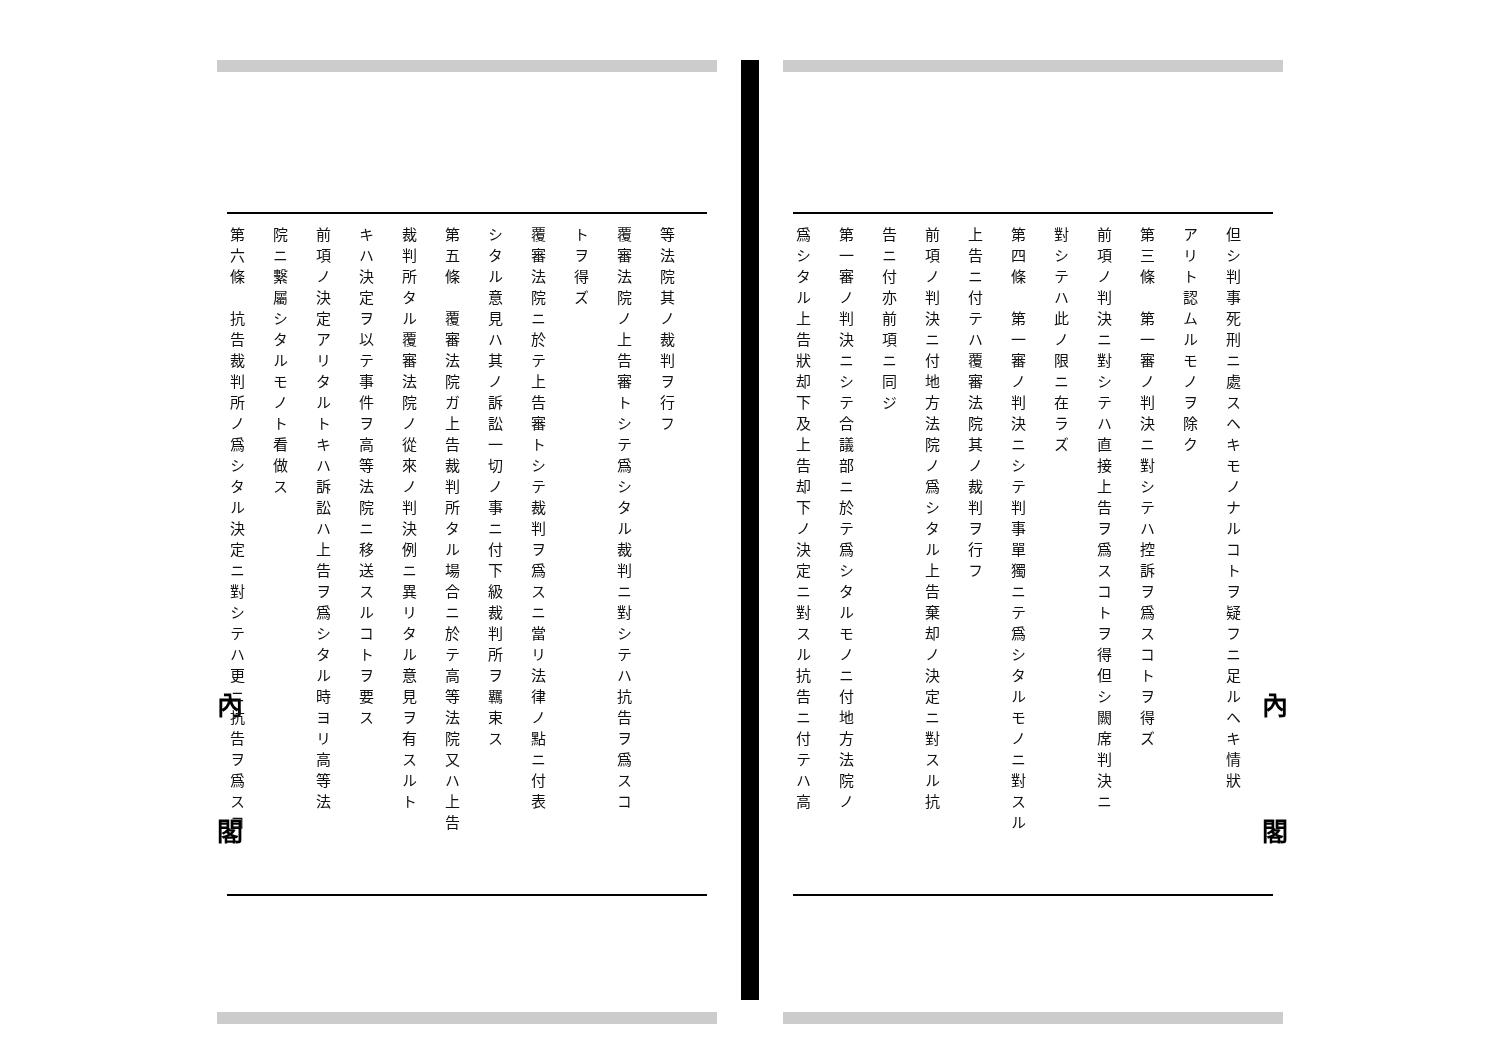內閣
但シ判事死刑ニ處スヘキモノナルコトヲ疑フニ足ルヘキ情狀
アリト認ムルモノヲ除ク
第三條　第一審ノ判決ニ對シテハ控訴ヲ爲スコトヲ得ズ
前項ノ判決ニ對シテハ直接上告ヲ爲スコトヲ得但シ闕席判決ニ
對シテハ此ノ限ニ在ラズ
第四條　第一審ノ判決ニシテ判事單獨ニテ爲シタルモノニ對スル
上告ニ付テハ覆審法院其ノ裁判ヲ行フ
前項ノ判決ニ付地方法院ノ爲シタル上告棄却ノ決定ニ對スル抗
告ニ付亦前項ニ同ジ
第一審ノ判決ニシテ合議部ニ於テ爲シタルモノニ付地方法院ノ
爲シタル上告狀却下及上告却下ノ決定ニ對スル抗告ニ付テハ高
內閣
等法院其ノ裁判ヲ行フ
覆審法院ノ上告審トシテ爲シタル裁判ニ對シテハ抗告ヲ爲スコ
トヲ得ズ
覆審法院ニ於テ上告審トシテ裁判ヲ爲スニ當リ法律ノ點ニ付表
シタル意見ハ其ノ訴訟一切ノ事ニ付下級裁判所ヲ羈束ス
第五條　覆審法院ガ上告裁判所タル場合ニ於テ高等法院又ハ上告
裁判所タル覆審法院ノ從來ノ判決例ニ異リタル意見ヲ有スルト
キハ決定ヲ以テ事件ヲ高等法院ニ移送スルコトヲ要ス
前項ノ決定アリタルトキハ訴訟ハ上告ヲ爲シタル時ヨリ高等法
院ニ繫屬シタルモノト看做ス
第六條　抗告裁判所ノ爲シタル決定ニ對シテハ更ニ抗告ヲ爲スコ